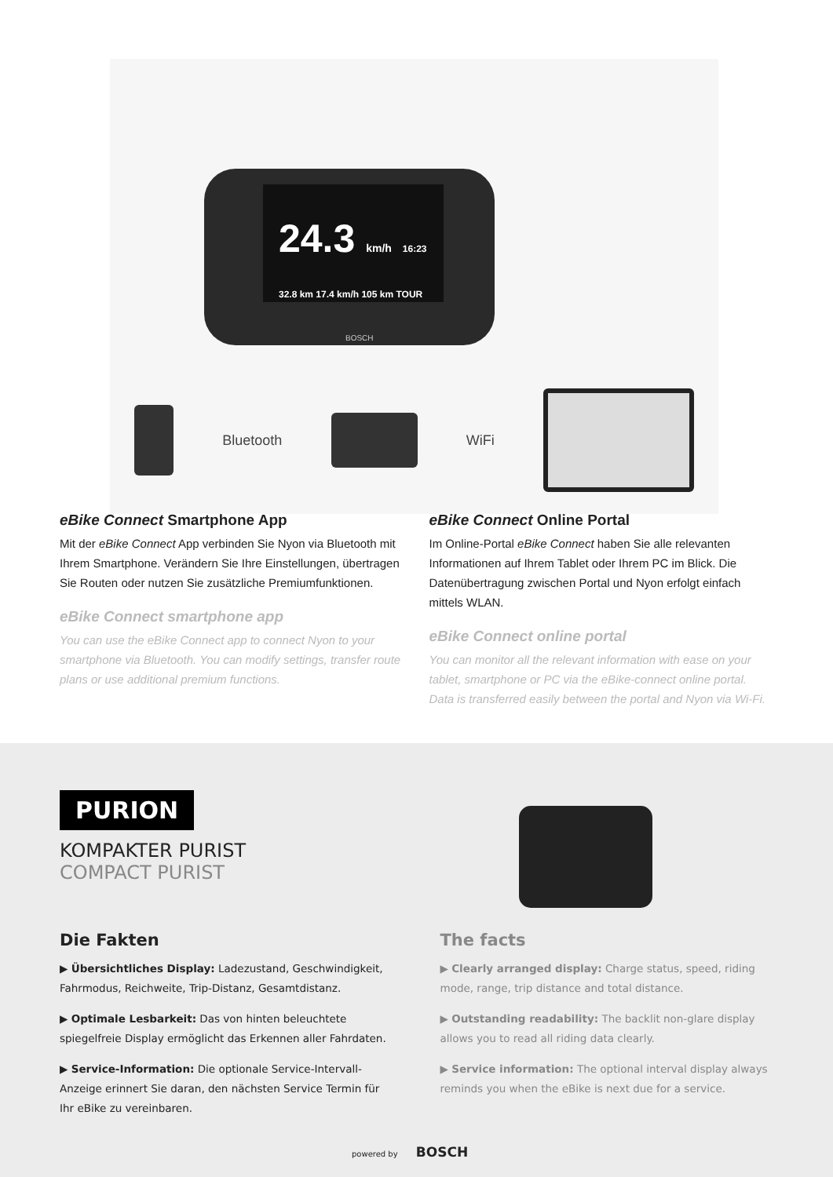24.3 km/h 16:23 32.8 km 17.4 km/h 105 km TOUR
BOSCH
Bluetooth WiFi
eBike Connect Smartphone App
Mit der eBike Connect App verbinden Sie Nyon via Bluetooth mit Ihrem Smartphone. Verändern Sie Ihre Einstellungen, übertragen Sie Routen oder nutzen Sie zusätzliche Premiumfunktionen.
eBike Connect smartphone app
You can use the eBike Connect app to connect Nyon to your smartphone via Bluetooth. You can modify settings, transfer route plans or use additional premium functions.
eBike Connect Online Portal
Im Online-Portal eBike Connect haben Sie alle relevanten Informationen auf Ihrem Tablet oder Ihrem PC im Blick. Die Datenübertragung zwischen Portal und Nyon erfolgt einfach mittels WLAN.
eBike Connect online portal
You can monitor all the relevant information with ease on your tablet, smartphone or PC via the eBike-connect online portal. Data is transferred easily between the portal and Nyon via Wi-Fi.
PURION
KOMPAKTER PURIST
COMPACT PURIST
Die Fakten
▶ Übersichtliches Display: Ladezustand, Geschwindigkeit, Fahrmodus, Reichweite, Trip-Distanz, Gesamtdistanz.
▶ Optimale Lesbarkeit: Das von hinten beleuchtete spiegelfreie Display ermöglicht das Erkennen aller Fahrdaten.
▶ Service-Information: Die optionale Service-Intervall-Anzeige erinnert Sie daran, den nächsten Service Termin für Ihr eBike zu vereinbaren.
The facts
▶ Clearly arranged display: Charge status, speed, riding mode, range, trip distance and total distance.
▶ Outstanding readability: The backlit non-glare display allows you to read all riding data clearly.
▶ Service information: The optional interval display always reminds you when the eBike is next due for a service.
powered by BOSCH